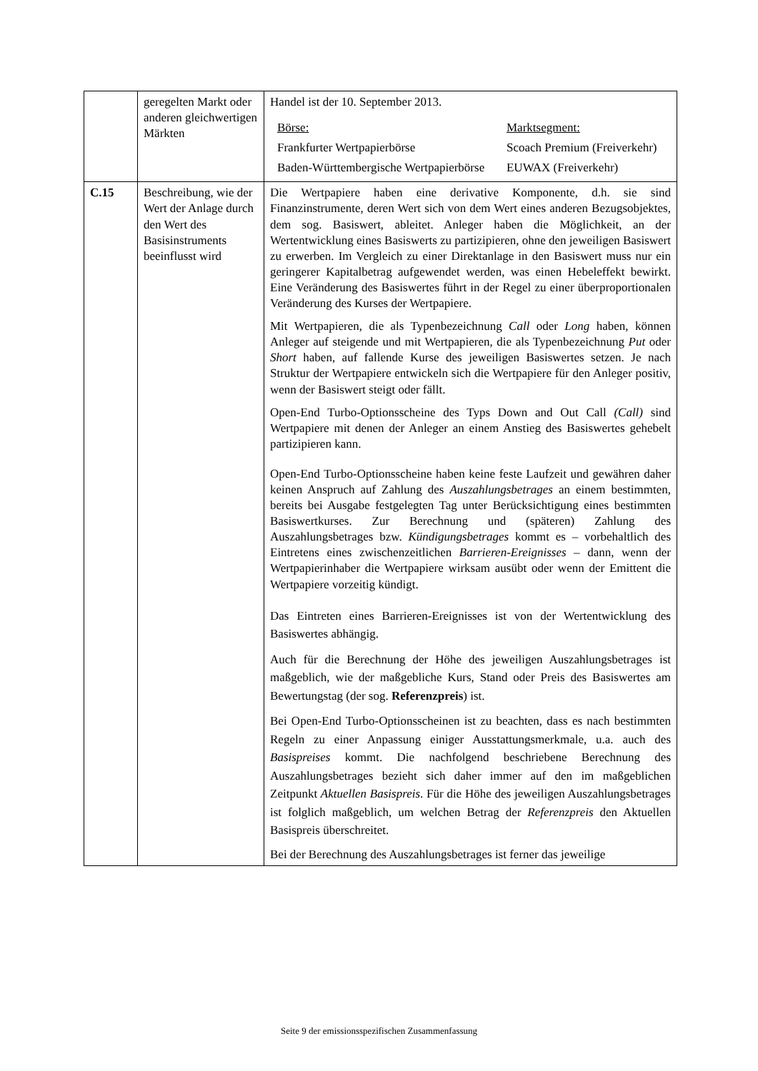| | geregelten Markt oder anderen gleichwertigen Märkten | Handel ist der 10. September 2013. / Börse: / Marktsegment: / / Frankfurter Wertpapierbörse / Scoach Premium (Freiverkehr) / / Baden-Württembergische Wertpapierbörse / EUWAX (Freiverkehr) / |
| C.15 | Beschreibung, wie der Wert der Anlage durch den Wert des Basisinstruments beeinflusst wird | Die Wertpapiere haben eine derivative Komponente, d.h. sie sind Finanzinstrumente, deren Wert sich von dem Wert eines anderen Bezugsobjektes, dem sog. Basiswert, ableitet. Anleger haben die Möglichkeit, an der Wertentwicklung eines Basiswerts zu partizipieren, ohne den jeweiligen Basiswert zu erwerben. Im Vergleich zu einer Direktanlage in den Basiswert muss nur ein geringerer Kapitalbetrag aufgewendet werden, was einen Hebeleffekt bewirkt. Eine Veränderung des Basiswertes führt in der Regel zu einer überproportionalen Veränderung des Kurses der Wertpapiere. Mit Wertpapieren, die als Typenbezeichnung Call oder Long haben, können Anleger auf steigende und mit Wertpapieren, die als Typenbezeichnung Put oder Short haben, auf fallende Kurse des jeweiligen Basiswertes setzen. Je nach Struktur der Wertpapiere entwickeln sich die Wertpapiere für den Anleger positiv, wenn der Basiswert steigt oder fällt. Open-End Turbo-Optionsscheine des Typs Down and Out Call (Call) sind Wertpapiere mit denen der Anleger an einem Anstieg des Basiswertes gehebelt partizipieren kann. Open-End Turbo-Optionsscheine haben keine feste Laufzeit und gewähren daher keinen Anspruch auf Zahlung des Auszahlungsbetrages an einem bestimmten, bereits bei Ausgabe festgelegten Tag unter Berücksichtigung eines bestimmten Basiswertkurses. Zur Berechnung und (späteren) Zahlung des Auszahlungsbetrages bzw. Kündigungsbetrages kommt es – vorbehaltlich des Eintretens eines zwischenzeitlichen Barrieren-Ereignisses – dann, wenn der Wertpapierinhaber die Wertpapiere wirksam ausübt oder wenn der Emittent die Wertpapiere vorzeitig kündigt. Das Eintreten eines Barrieren-Ereignisses ist von der Wertentwicklung des Basiswertes abhängig. Auch für die Berechnung der Höhe des jeweiligen Auszahlungsbetrages ist maßgeblich, wie der maßgebliche Kurs, Stand oder Preis des Basiswertes am Bewertungstag (der sog. Referenzpreis ) ist. Bei Open-End Turbo-Optionsscheinen ist zu beachten, dass es nach bestimmten Regeln zu einer Anpassung einiger Ausstattungsmerkmale, u.a. auch des Basispreises kommt. Die nachfolgend beschriebene Berechnung des Auszahlungsbetrages bezieht sich daher immer auf den im maßgeblichen Zeitpunkt Aktuellen Basispreis . Für die Höhe des jeweiligen Auszahlungsbetrages ist folglich maßgeblich, um welchen Betrag der Referenzpreis den Aktuellen Basispreis überschreitet. Bei der Berechnung des Auszahlungsbetrages ist ferner das jeweilige |
Seite 9 der emissionsspezifischen Zusammenfassung